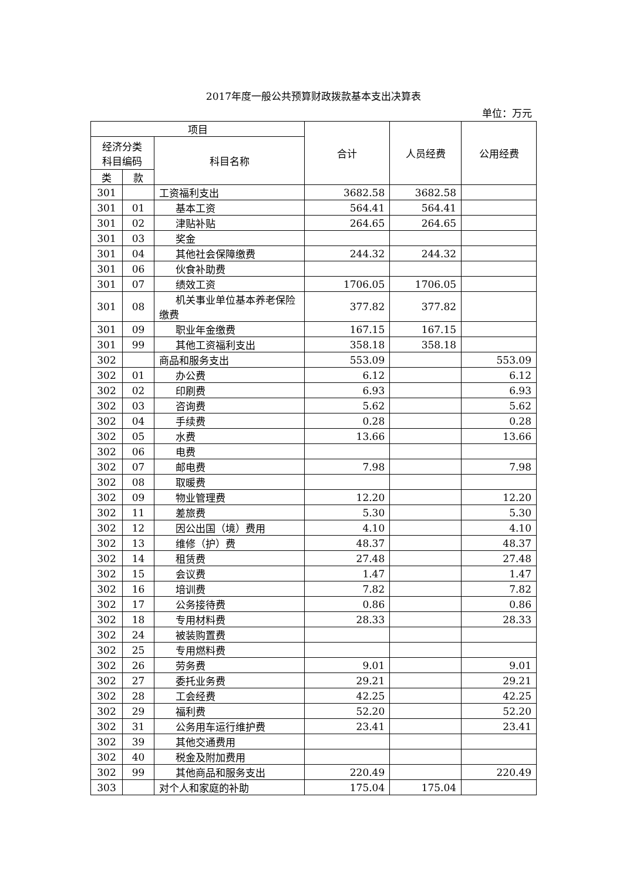2017年度一般公共预算财政拨款基本支出决算表
单位：万元
| 项目 | | | 合计 | 人员经费 | 公用经费 |
| --- | --- | --- | --- | --- | --- |
| 经济分类 科目编码 | | 科目名称 | | | |
| 类 | 款 | | | | |
| 301 | | 工资福利支出 | 3682.58 | 3682.58 | |
| 301 | 01 | 基本工资 | 564.41 | 564.41 | |
| 301 | 02 | 津贴补贴 | 264.65 | 264.65 | |
| 301 | 03 | 奖金 | | | |
| 301 | 04 | 其他社会保障缴费 | 244.32 | 244.32 | |
| 301 | 06 | 伙食补助费 | | | |
| 301 | 07 | 绩效工资 | 1706.05 | 1706.05 | |
| 301 | 08 | 机关事业单位基本养老保险缴费 | 377.82 | 377.82 | |
| 301 | 09 | 职业年金缴费 | 167.15 | 167.15 | |
| 301 | 99 | 其他工资福利支出 | 358.18 | 358.18 | |
| 302 | | 商品和服务支出 | 553.09 | | 553.09 |
| 302 | 01 | 办公费 | 6.12 | | 6.12 |
| 302 | 02 | 印刷费 | 6.93 | | 6.93 |
| 302 | 03 | 咨询费 | 5.62 | | 5.62 |
| 302 | 04 | 手续费 | 0.28 | | 0.28 |
| 302 | 05 | 水费 | 13.66 | | 13.66 |
| 302 | 06 | 电费 | | | |
| 302 | 07 | 邮电费 | 7.98 | | 7.98 |
| 302 | 08 | 取暖费 | | | |
| 302 | 09 | 物业管理费 | 12.20 | | 12.20 |
| 302 | 11 | 差旅费 | 5.30 | | 5.30 |
| 302 | 12 | 因公出国（境）费用 | 4.10 | | 4.10 |
| 302 | 13 | 维修（护）费 | 48.37 | | 48.37 |
| 302 | 14 | 租赁费 | 27.48 | | 27.48 |
| 302 | 15 | 会议费 | 1.47 | | 1.47 |
| 302 | 16 | 培训费 | 7.82 | | 7.82 |
| 302 | 17 | 公务接待费 | 0.86 | | 0.86 |
| 302 | 18 | 专用材料费 | 28.33 | | 28.33 |
| 302 | 24 | 被装购置费 | | | |
| 302 | 25 | 专用燃料费 | | | |
| 302 | 26 | 劳务费 | 9.01 | | 9.01 |
| 302 | 27 | 委托业务费 | 29.21 | | 29.21 |
| 302 | 28 | 工会经费 | 42.25 | | 42.25 |
| 302 | 29 | 福利费 | 52.20 | | 52.20 |
| 302 | 31 | 公务用车运行维护费 | 23.41 | | 23.41 |
| 302 | 39 | 其他交通费用 | | | |
| 302 | 40 | 税金及附加费用 | | | |
| 302 | 99 | 其他商品和服务支出 | 220.49 | | 220.49 |
| 303 | | 对个人和家庭的补助 | 175.04 | 175.04 | |